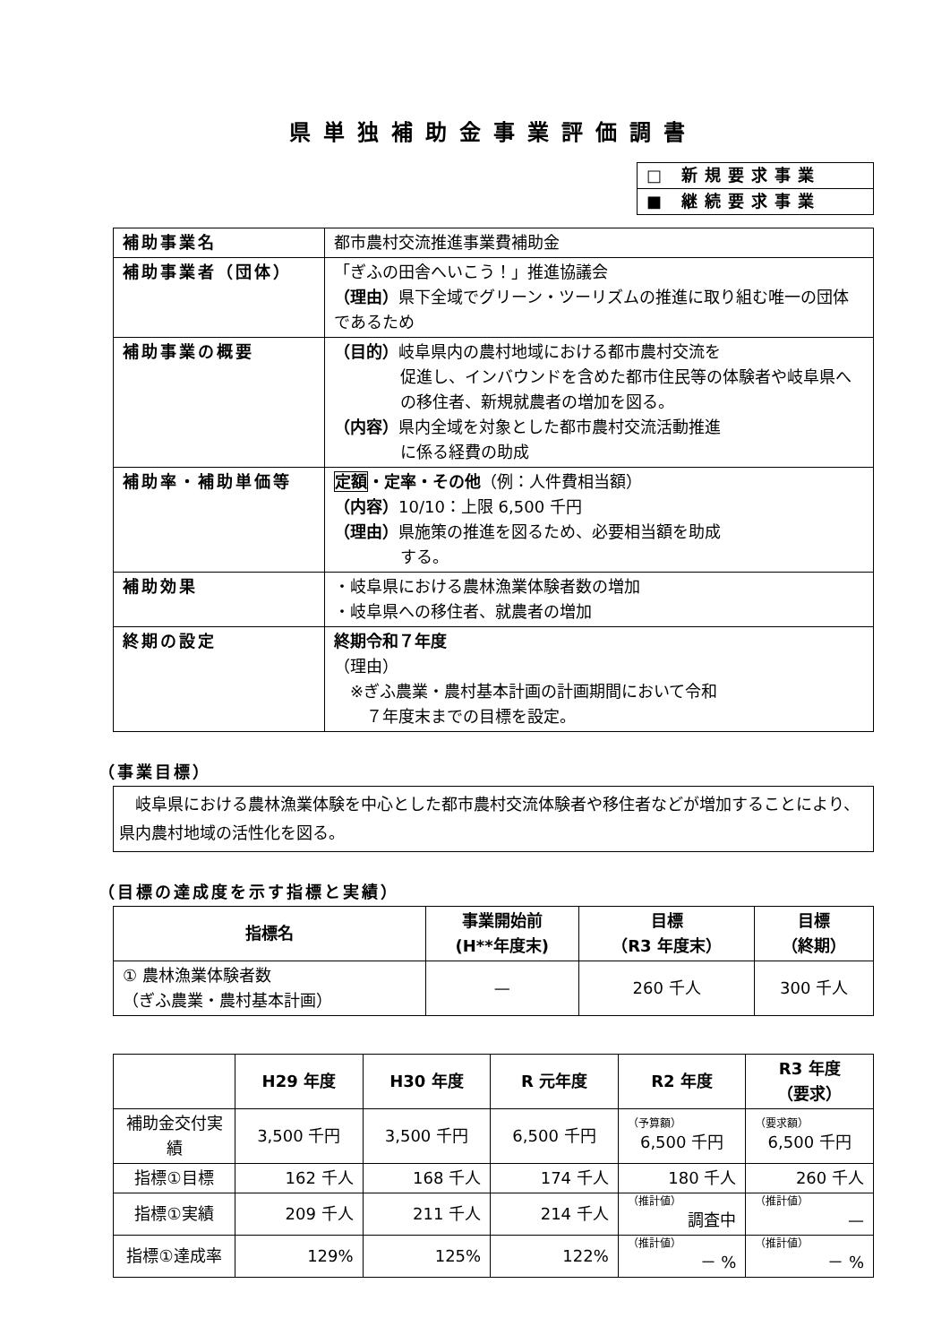県単独補助金事業評価調書
| □ 新規要求事業 |
| ■ 継続要求事業 |
| 補助事業名 | 都市農村交流推進事業費補助金 |
| 補助事業者（団体） | 「ぎふの田舎へいこう！」推進協議会 （理由） 県下全域でグリーン・ツーリズムの推進に取り組む唯一の団体であるため |
| 補助事業の概要 | （目的） 岐阜県内の農村地域における都市農村交流を 促進し、インバウンドを含めた都市住民等の体験者や岐阜県への移住者、新規就農者の増加を図る。 （内容） 県内全域を対象とした都市農村交流活動推進 に係る経費の助成 |
| 補助率・補助単価等 | 定額 ・定率・その他 （例：人件費相当額） （内容） 10/10：上限 6,500 千円 （理由） 県施策の推進を図るため、必要相当額を助成 する。 |
| 補助効果 | ・岐阜県における農林漁業体験者数の増加 ・岐阜県への移住者、就農者の増加 |
| 終期の設定 | 終期令和７年度 （理由） ※ぎふ農業・農村基本計画の計画期間において令和 ７年度末までの目標を設定。 |
（事業目標）
　岐阜県における農林漁業体験を中心とした都市農村交流体験者や移住者などが増加することにより、県内農村地域の活性化を図る。
（目標の達成度を示す指標と実績）
| 指標名 | 事業開始前 (H**年度末) | 目標 （R3 年度末） | 目標 （終期） |
| --- | --- | --- | --- |
| ① 農林漁業体験者数 （ぎふ農業・農村基本計画） | — | 260 千人 | 300 千人 |
| | H29 年度 | H30 年度 | R 元年度 | R2 年度 | R3 年度 （要求） |
| --- | --- | --- | --- | --- | --- |
| 補助金交付実績 | 3,500 千円 | 3,500 千円 | 6,500 千円 | （予算額） 6,500 千円 | （要求額） 6,500 千円 |
| 指標①目標 | 162 千人 | 168 千人 | 174 千人 | 180 千人 | 260 千人 |
| 指標①実績 | 209 千人 | 211 千人 | 214 千人 | （推計値） 調査中 | （推計値） — |
| 指標①達成率 | 129% | 125% | 122% | （推計値） － % | （推計値） － % |